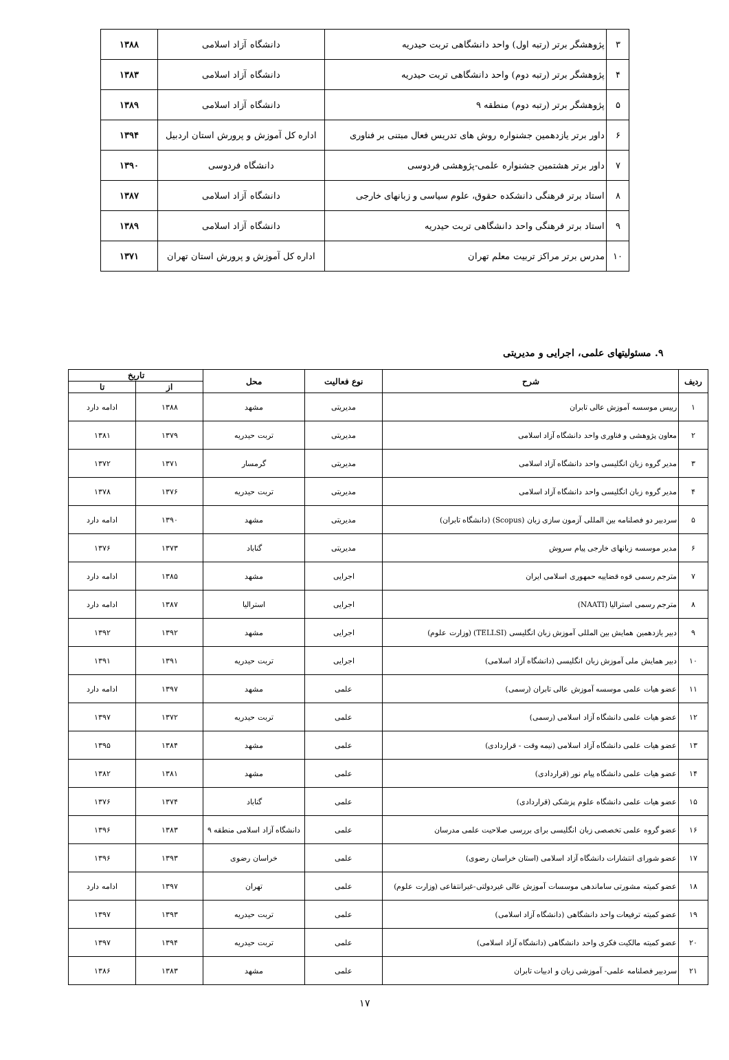| ۳ | پژوهشگر برتر (رتبه اول) واحد دانشگاهی تربت حیدریه | دانشگاه آزاد اسلامی | ۱۳۸۸ |
| ۴ | پژوهشگر برتر (رتبه دوم) واحد دانشگاهی تربت حیدریه | دانشگاه آزاد اسلامی | ۱۳۸۳ |
| ۵ | پژوهشگر برتر (رتبه دوم) منطقه ۹ | دانشگاه آزاد اسلامی | ۱۳۸۹ |
| ۶ | داور برتر یازدهمین جشنواره روش های تدریس فعال مبتنی بر فناوری | اداره کل آموزش و پرورش استان اردبیل | ۱۳۹۴ |
| ۷ | داور برتر هشتمین جشنواره علمی-پژوهشی فردوسی | دانشگاه فردوسی | ۱۳۹۰ |
| ۸ | استاد برتر فرهنگی دانشکده حقوق، علوم سیاسی و زبانهای خارجی | دانشگاه آزاد اسلامی | ۱۳۸۷ |
| ۹ | استاد برتر فرهنگی واحد دانشگاهی تربت حیدریه | دانشگاه آزاد اسلامی | ۱۳۸۹ |
| ۱۰ | مدرس برتر مراکز تربیت معلم تهران | اداره کل آموزش و پرورش استان تهران | ۱۳۷۱ |
۹. مسئولیتهای علمی، اجرایی و مدیریتی
| ردیف | شرح | نوع فعالیت | محل | تاریخ | |
| --- | --- | --- | --- | --- | --- |
| | | | | از | تا |
| ۱ | رییس موسسه آموزش عالی تابران | مدیریتی | مشهد | ۱۳۸۸ | ادامه دارد |
| ۲ | معاون پژوهشی و فناوری واحد دانشگاه آزاد اسلامی | مدیریتی | تربت حیدریه | ۱۳۷۹ | ۱۳۸۱ |
| ۳ | مدیر گروه زبان انگلیسی واحد دانشگاه آزاد اسلامی | مدیریتی | گرمسار | ۱۳۷۱ | ۱۳۷۲ |
| ۴ | مدیر گروه زبان انگلیسی واحد دانشگاه آزاد اسلامی | مدیریتی | تربت حیدریه | ۱۳۷۶ | ۱۳۷۸ |
| ۵ | سردبیر دو فصلنامه بین المللی آزمون سازی زبان (Scopus) (دانشگاه تابران) | مدیریتی | مشهد | ۱۳۹۰ | ادامه دارد |
| ۶ | مدیر موسسه زبانهای خارجی پیام سروش | مدیریتی | گناباد | ۱۳۷۳ | ۱۳۷۶ |
| ۷ | مترجم رسمی قوه قضاییه حمهوری اسلامی ایران | اجرایی | مشهد | ۱۳۸۵ | ادامه دارد |
| ۸ | مترجم رسمی استرالیا (NAATI) | اجرایی | استرالیا | ۱۳۸۷ | ادامه دارد |
| ۹ | دبیر یازدهمین همایش بین المللی آموزش زبان انگلیسی (TELLSI) (وزارت علوم) | اجرایی | مشهد | ۱۳۹۲ | ۱۳۹۲ |
| ۱۰ | دبیر همایش ملی آموزش زبان انگلیسی (دانشگاه آزاد اسلامی) | اجرایی | تربت حیدریه | ۱۳۹۱ | ۱۳۹۱ |
| ۱۱ | عضو هیات علمی موسسه آموزش عالی تابران (رسمی) | علمی | مشهد | ۱۳۹۷ | ادامه دارد |
| ۱۲ | عضو هیات علمی دانشگاه آزاد اسلامی (رسمی) | علمی | تربت حیدریه | ۱۳۷۲ | ۱۳۹۷ |
| ۱۳ | عضو هیات علمی دانشگاه آزاد اسلامی (نیمه وقت - قراردادی) | علمی | مشهد | ۱۳۸۴ | ۱۳۹۵ |
| ۱۴ | عضو هیات علمی دانشگاه پیام نور (قراردادی) | علمی | مشهد | ۱۳۸۱ | ۱۳۸۲ |
| ۱۵ | عضو هیات علمی دانشگاه علوم پزشکی (قراردادی) | علمی | گناباد | ۱۳۷۴ | ۱۳۷۶ |
| ۱۶ | عضو گروه علمی تخصصی زبان انگلیسی برای بررسی صلاحیت علمی مدرسان | علمی | دانشگاه آزاد اسلامی منطقه ۹ | ۱۳۸۳ | ۱۳۹۶ |
| ۱۷ | عضو شورای انتشارات دانشگاه آزاد اسلامی (استان خراسان رضوی) | علمی | خراسان رضوی | ۱۳۹۳ | ۱۳۹۶ |
| ۱۸ | عضو کمیته مشورتی ساماندهی موسسات آموزش عالی غیردولتی-غیرانتفاعی (وزارت علوم) | علمی | تهران | ۱۳۹۷ | ادامه دارد |
| ۱۹ | عضو کمیته ترفیعات واحد دانشگاهی (دانشگاه آزاد اسلامی) | علمی | تربت حیدریه | ۱۳۹۳ | ۱۳۹۷ |
| ۲۰ | عضو کمیته مالکیت فکری واحد دانشگاهی (دانشگاه آزاد اسلامی) | علمی | تربت حیدریه | ۱۳۹۴ | ۱۳۹۷ |
| ۲۱ | سردبیر فصلنامه علمی- آموزشی زبان و ادبیات تابران | علمی | مشهد | ۱۳۸۳ | ۱۳۸۶ |
۱۷